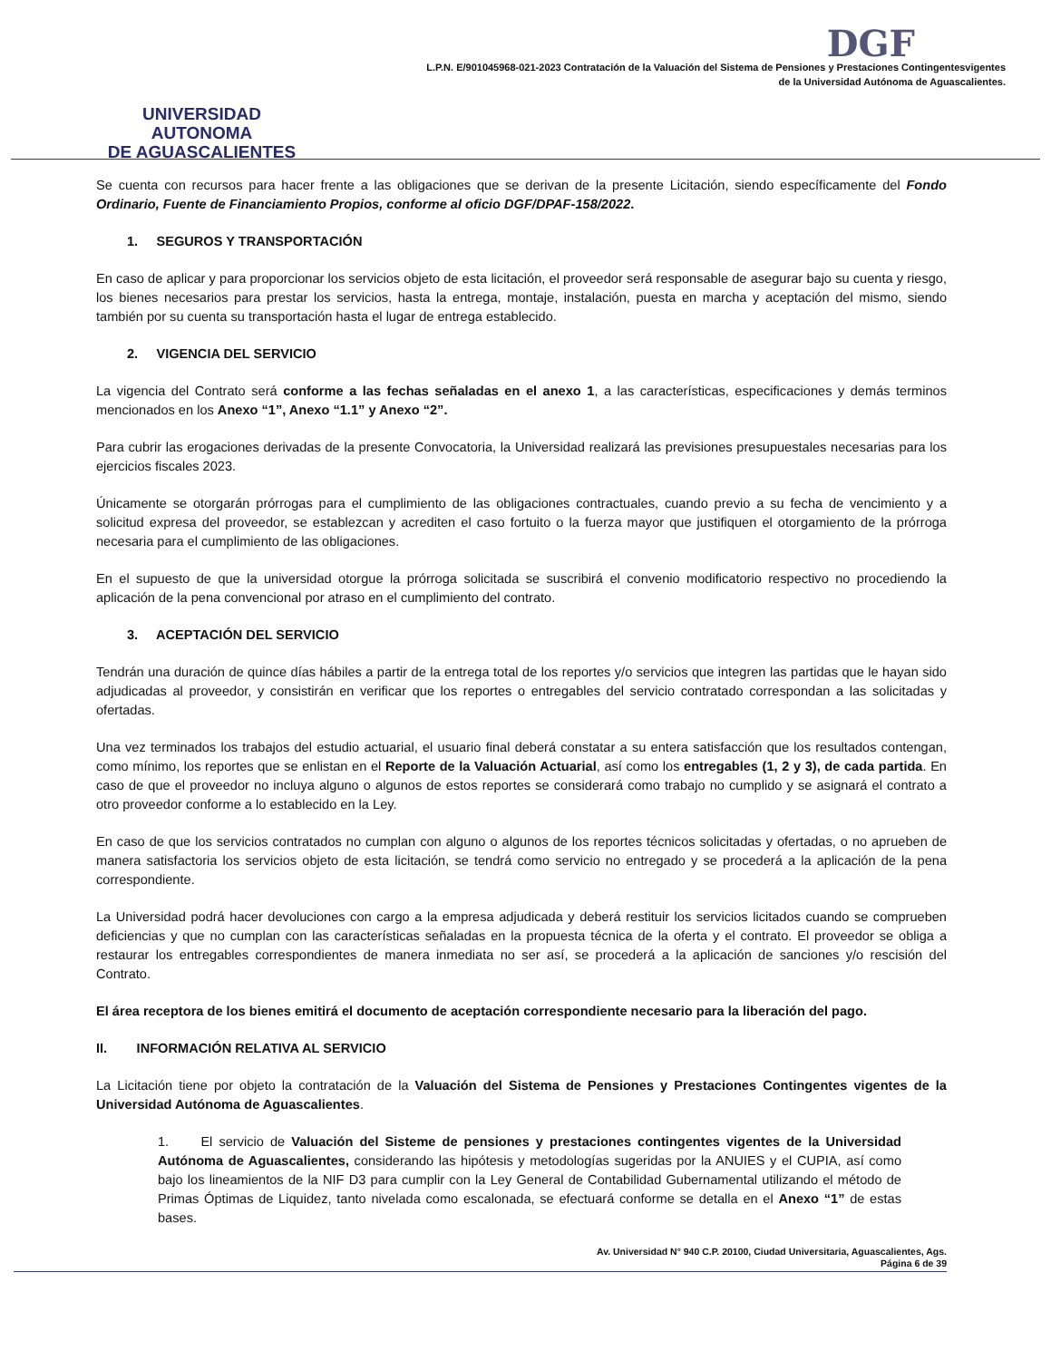UNIVERSIDAD AUTONOMA
DE AGUASCALIENTES
DGF
L.P.N. E/901045968-021-2023 Contratación de la Valuación del Sistema de Pensiones y Prestaciones Contingentesvigentes
de la Universidad Autónoma de Aguascalientes.
Se cuenta con recursos para hacer frente a las obligaciones que se derivan de la presente Licitación, siendo específicamente del Fondo Ordinario, Fuente de Financiamiento Propios, conforme al oficio DGF/DPAF-158/2022.
1. SEGUROS Y TRANSPORTACIÓN
En caso de aplicar y para proporcionar los servicios objeto de esta licitación, el proveedor será responsable de asegurar bajo su cuenta y riesgo, los bienes necesarios para prestar los servicios, hasta la entrega, montaje, instalación, puesta en marcha y aceptación del mismo, siendo también por su cuenta su transportación hasta el lugar de entrega establecido.
2. VIGENCIA DEL SERVICIO
La vigencia del Contrato será conforme a las fechas señaladas en el anexo 1, a las características, especificaciones y demás terminos mencionados en los Anexo “1”, Anexo “1.1” y Anexo “2”.
Para cubrir las erogaciones derivadas de la presente Convocatoria, la Universidad realizará las previsiones presupuestales necesarias para los ejercicios fiscales 2023.
Únicamente se otorgarán prórrogas para el cumplimiento de las obligaciones contractuales, cuando previo a su fecha de vencimiento y a solicitud expresa del proveedor, se establezcan y acrediten el caso fortuito o la fuerza mayor que justifiquen el otorgamiento de la prórroga necesaria para el cumplimiento de las obligaciones.
En el supuesto de que la universidad otorgue la prórroga solicitada se suscribirá el convenio modificatorio respectivo no procediendo la aplicación de la pena convencional por atraso en el cumplimiento del contrato.
3. ACEPTACIÓN DEL SERVICIO
Tendrán una duración de quince días hábiles a partir de la entrega total de los reportes y/o servicios que integren las partidas que le hayan sido adjudicadas al proveedor, y consistirán en verificar que los reportes o entregables del servicio contratado correspondan a las solicitadas y ofertadas.
Una vez terminados los trabajos del estudio actuarial, el usuario final deberá constatar a su entera satisfacción que los resultados contengan, como mínimo, los reportes que se enlistan en el Reporte de la Valuación Actuarial, así como los entregables (1, 2 y 3), de cada partida. En caso de que el proveedor no incluya alguno o algunos de estos reportes se considerará como trabajo no cumplido y se asignará el contrato a otro proveedor conforme a lo establecido en la Ley.
En caso de que los servicios contratados no cumplan con alguno o algunos de los reportes técnicos solicitadas y ofertadas, o no aprueben de manera satisfactoria los servicios objeto de esta licitación, se tendrá como servicio no entregado y se procederá a la aplicación de la pena correspondiente.
La Universidad podrá hacer devoluciones con cargo a la empresa adjudicada y deberá restituir los servicios licitados cuando se comprueben deficiencias y que no cumplan con las características señaladas en la propuesta técnica de la oferta y el contrato. El proveedor se obliga a restaurar los entregables correspondientes de manera inmediata no ser así, se procederá a la aplicación de sanciones y/o rescisión del Contrato.
El área receptora de los bienes emitirá el documento de aceptación correspondiente necesario para la liberación del pago.
II. INFORMACIÓN RELATIVA AL SERVICIO
La Licitación tiene por objeto la contratación de la Valuación del Sistema de Pensiones y Prestaciones Contingentes vigentes de la Universidad Autónoma de Aguascalientes.
1. El servicio de Valuación del Sisteme de pensiones y prestaciones contingentes vigentes de la Universidad Autónoma de Aguascalientes, considerando las hipótesis y metodologías sugeridas por la ANUIES y el CUPIA, así como bajo los lineamientos de la NIF D3 para cumplir con la Ley General de Contabilidad Gubernamental utilizando el método de Primas Óptimas de Liquidez, tanto nivelada como escalonada, se efectuará conforme se detalla en el Anexo “1” de estas bases.
Av. Universidad N° 940 C.P. 20100, Ciudad Universitaria, Aguascalientes, Ags.
Página 6 de 39